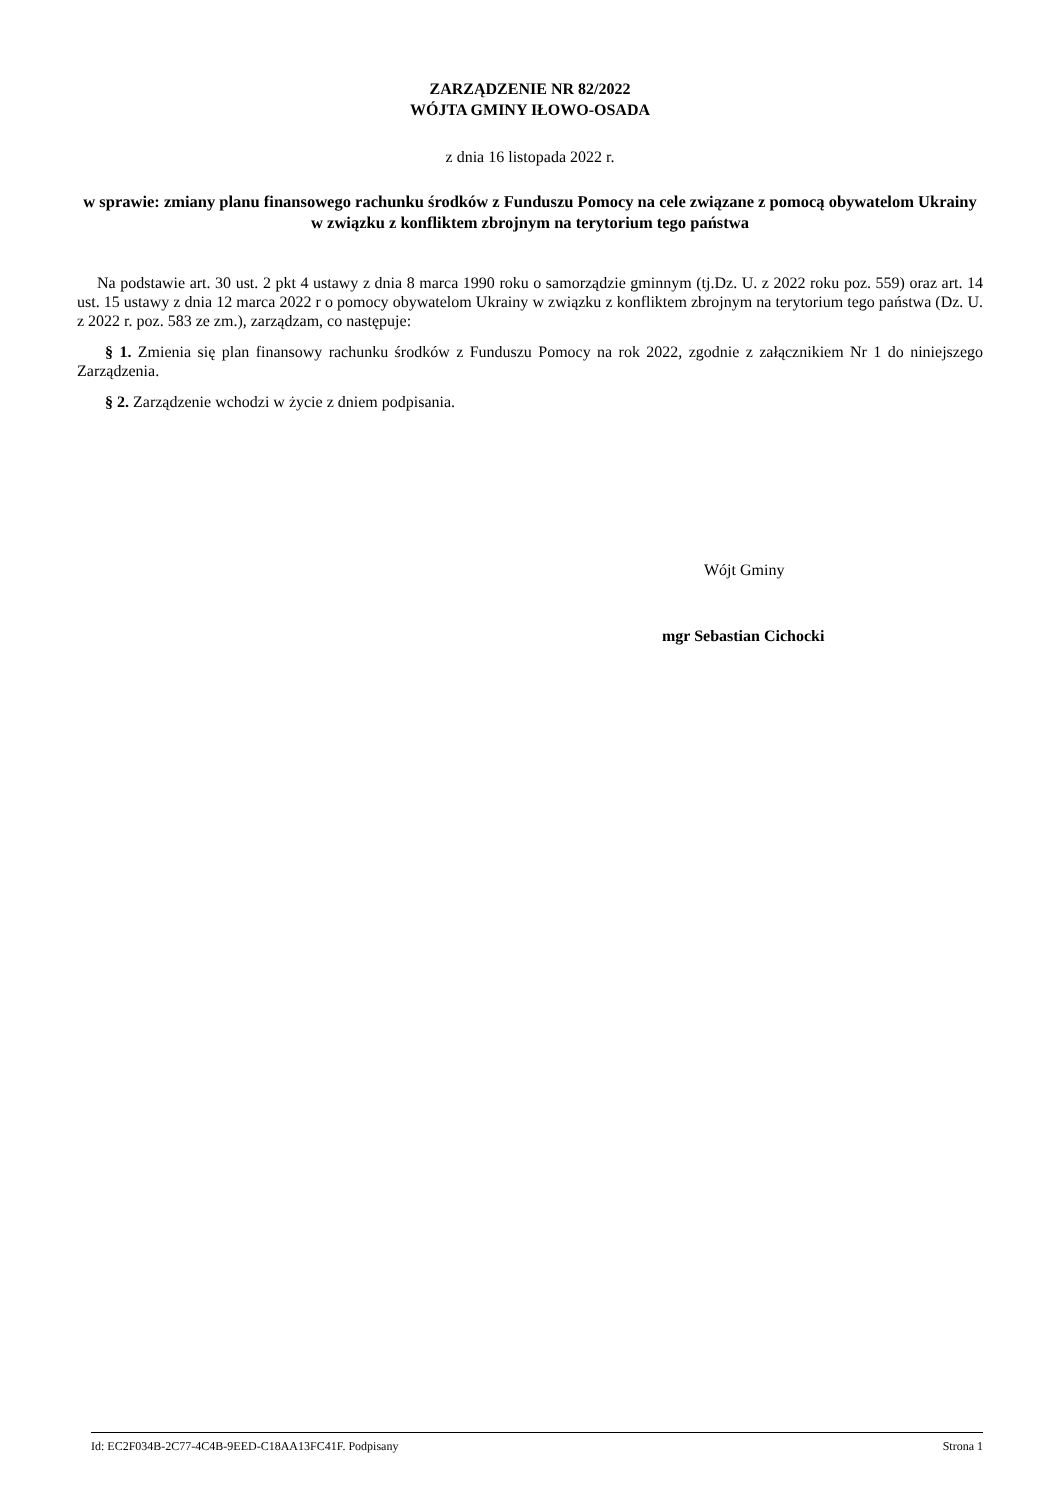ZARZĄDZENIE NR 82/2022
WÓJTA GMINY IŁOWO-OSADA
z dnia 16 listopada 2022 r.
w sprawie: zmiany planu finansowego rachunku środków z Funduszu Pomocy na cele związane z pomocą obywatelom Ukrainy w związku z konfliktem zbrojnym na terytorium tego państwa
Na podstawie art. 30 ust. 2 pkt 4 ustawy z dnia 8 marca 1990 roku o samorządzie gminnym (tj.Dz. U. z 2022 roku poz. 559) oraz art. 14 ust. 15 ustawy z dnia 12 marca 2022 r o pomocy obywatelom Ukrainy w związku z konfliktem zbrojnym na terytorium tego państwa (Dz. U. z 2022 r. poz. 583 ze zm.), zarządzam, co następuje:
§ 1. Zmienia się plan finansowy rachunku środków z Funduszu Pomocy na rok 2022, zgodnie z załącznikiem Nr 1 do niniejszego Zarządzenia.
§ 2. Zarządzenie wchodzi w życie z dniem podpisania.
Wójt Gminy
mgr Sebastian Cichocki
Id: EC2F034B-2C77-4C4B-9EED-C18AA13FC41F. Podpisany Strona 1